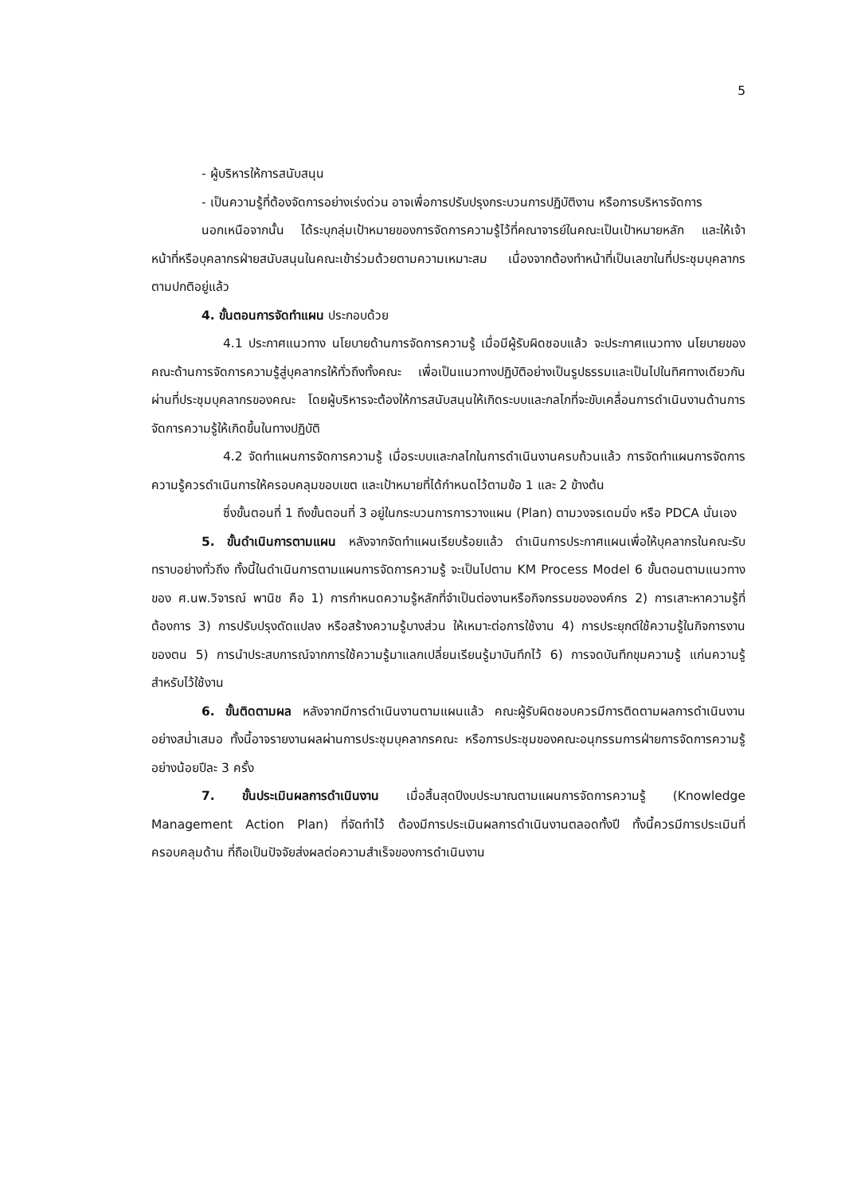5
- ผู้บริหารให้การสนับสนุน
- เป็นความรู้ที่ต้องจัดการอย่างเร่งด่วน อาจเพื่อการปรับปรุงกระบวนการปฏิบัติงาน หรือการบริหารจัดการ
นอกเหนือจากนั้น ได้ระบุกลุ่มเป้าหมายของการจัดการความรู้ไว้ที่คณาจารย์ในคณะเป็นเป้าหมายหลัก และให้เจ้าหน้าที่หรือบุคลากรฝ่ายสนับสนุนในคณะเข้าร่วมด้วยตามความเหมาะสม เนื่องจากต้องทำหน้าที่เป็นเลขาในที่ประชุมบุคลากรตามปกติอยู่แล้ว
4. ขั้นตอนการจัดทำแผน ประกอบด้วย
4.1 ประกาศแนวทาง นโยบายด้านการจัดการความรู้ เมื่อมีผู้รับผิดชอบแล้ว จะประกาศแนวทาง นโยบายของคณะด้านการจัดการความรู้สู่บุคลากรให้ทั่วถึงทั้งคณะ เพื่อเป็นแนวทางปฏิบัติอย่างเป็นรูปธรรมและเป็นไปในทิศทางเดียวกันผ่านที่ประชุมบุคลากรของคณะ โดยผู้บริหารจะต้องให้การสนับสนุนให้เกิดระบบและกลไกที่จะขับเคลื่อนการดำเนินงานด้านการจัดการความรู้ให้เกิดขึ้นในทางปฏิบัติ
4.2 จัดทำแผนการจัดการความรู้ เมื่อระบบและกลไกในการดำเนินงานครบถ้วนแล้ว การจัดทำแผนการจัดการความรู้ควรดำเนินการให้ครอบคลุมขอบเขต และเป้าหมายที่ได้กำหนดไว้ตามข้อ 1 และ 2 ข้างต้น
ซึ่งขั้นตอนที่ 1 ถึงขั้นตอนที่ 3 อยู่ในกระบวนการการวางแผน (Plan) ตามวงจรเดมมิ่ง หรือ PDCA นั่นเอง
5. ขั้นดำเนินการตามแผน หลังจากจัดทำแผนเรียบร้อยแล้ว ดำเนินการประกาศแผนเพื่อให้บุคลากรในคณะรับทราบอย่างทั่วถึง ทั้งนี้ในดำเนินการตามแผนการจัดการความรู้ จะเป็นไปตาม KM Process Model 6 ขั้นตอนตามแนวทางของ ศ.นพ.วิจารณ์ พานิช คือ 1) การกำหนดความรู้หลักที่จำเป็นต่องานหรือกิจกรรมขององค์กร 2) การเสาะหาความรู้ที่ต้องการ 3) การปรับปรุงดัดแปลง หรือสร้างความรู้บางส่วน ให้เหมาะต่อการใช้งาน 4) การประยุกต์ใช้ความรู้ในกิจการงานของตน 5) การนำประสบการณ์จากการใช้ความรู้มาแลกเปลี่ยนเรียนรู้มาบันทึกไว้ 6) การจดบันทึกขุมความรู้ แก่นความรู้ สำหรับไว้ใช้งาน
6. ขั้นติดตามผล หลังจากมีการดำเนินงานตามแผนแล้ว คณะผู้รับผิดชอบควรมีการติดตามผลการดำเนินงานอย่างสม่ำเสมอ ทั้งนี้อาจรายงานผลผ่านการประชุมบุคลากรคณะ หรือการประชุมของคณะอนุกรรมการฝ่ายการจัดการความรู้ อย่างน้อยปีละ 3 ครั้ง
7. ขั้นประเมินผลการดำเนินงาน เมื่อสิ้นสุดปีงบประมาณตามแผนการจัดการความรู้ (Knowledge Management Action Plan) ที่จัดทำไว้ ต้องมีการประเมินผลการดำเนินงานตลอดทั้งปี ทั้งนี้ควรมีการประเมินที่ครอบคลุมด้าน ที่ถือเป็นปัจจัยส่งผลต่อความสำเร็จของการดำเนินงาน